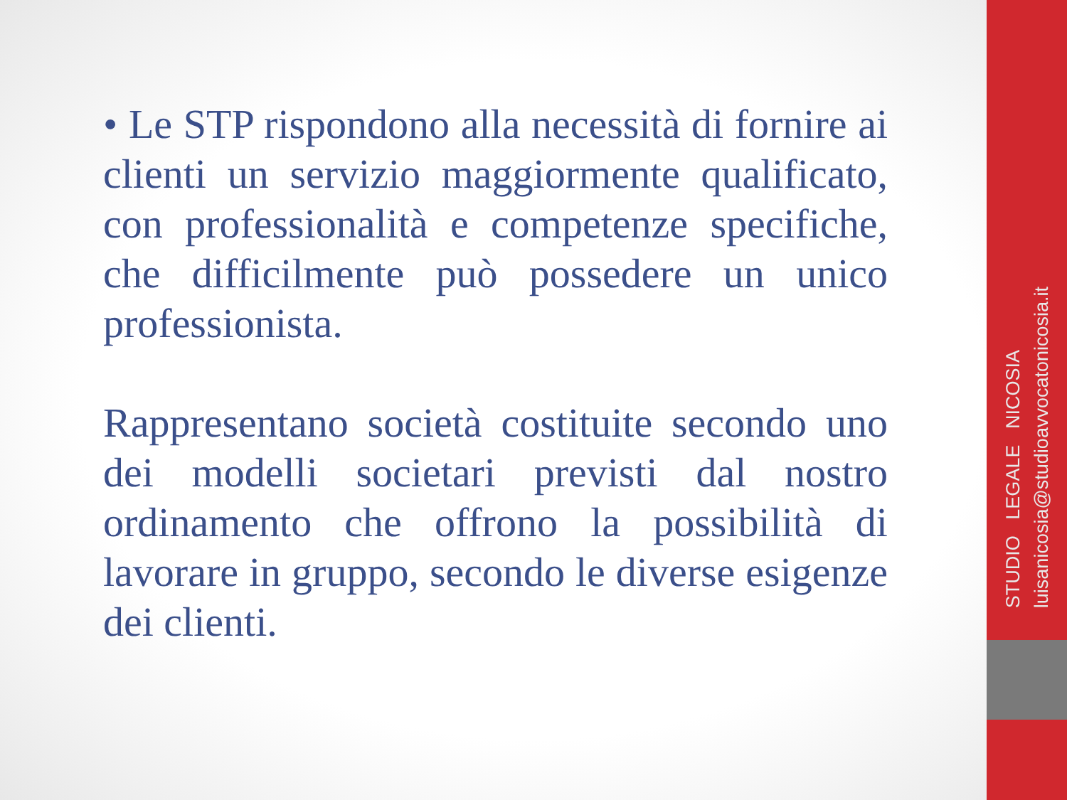• Le STP rispondono alla necessità di fornire ai clienti un servizio maggiormente qualificato, con professionalità e competenze specifiche, che difficilmente può possedere un unico professionista.
Rappresentano società costituite secondo uno dei modelli societari previsti dal nostro ordinamento che offrono la possibilità di lavorare in gruppo, secondo le diverse esigenze dei clienti.
STUDIO LEGALE NICOSIA luisanicosia@studioavvocatonicosia.it